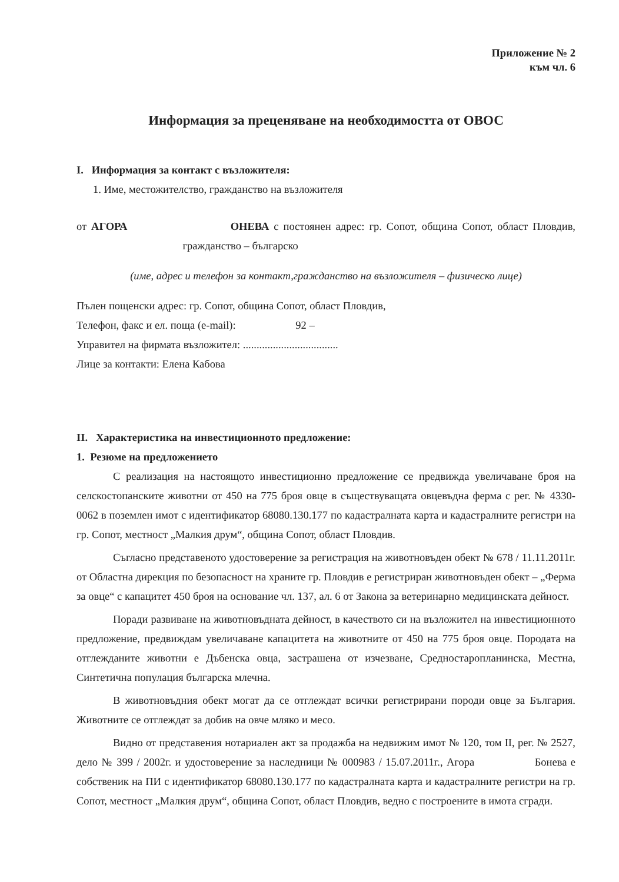Приложение № 2
към чл. 6
Информация за преценяване на необходимостта от ОВОС
I. Информация за контакт с възложителя:
1. Име, местожителство, гражданство на възложителя
от АГОРА ОНЕВА с постоянен адрес: гр. Сопот, община Сопот, област Пловдив, гражданство – българско
(име, адрес и телефон за контакт,гражданство на възложителя – физическо лице)
Пълен пощенски адрес: гр. Сопот, община Сопот, област Пловдив,
Телефон, факс и ел. поща (e-mail): 92 –
Управител на фирмата възложител: ...................................
Лице за контакти: Елена Кабова
II. Характеристика на инвестиционното предложение:
1. Резюме на предложението
С реализация на настоящото инвестиционно предложение се предвижда увеличаване броя на селскостопанските животни от 450 на 775 броя овце в съществуващата овцевъдна ферма с рег. № 4330-0062 в поземлен имот с идентификатор 68080.130.177 по кадастралната карта и кадастралните регистри на гр. Сопот, местност „Малкия друм“, община Сопот, област Пловдив.
Съгласно представеното удостоверение за регистрация на животновъден обект № 678 / 11.11.2011г. от Областна дирекция по безопасност на храните гр. Пловдив е регистриран животновъден обект – „Ферма за овце“ с капацитет 450 броя на основание чл. 137, ал. 6 от Закона за ветеринарно медицинската дейност.
Поради развиване на животновъдната дейност, в качеството си на възложител на инвестиционното предложение, предвиждам увеличаване капацитета на животните от 450 на 775 броя овце. Породата на отглежданите животни е Дъбенска овца, застрашена от изчезване, Средностаропланинска, Местна, Синтетична популация българска млечна.
В животновъдния обект могат да се отглеждат всички регистрирани породи овце за България. Животните се отглеждат за добив на овче мляко и месо.
Видно от представения нотариален акт за продажба на недвижим имот № 120, том II, рег. № 2527, дело № 399 / 2002г. и удостоверение за наследници № 000983 / 15.07.2011г., Агора Бонева е собственик на ПИ с идентификатор 68080.130.177 по кадастралната карта и кадастралните регистри на гр. Сопот, местност „Малкия друм“, община Сопот, област Пловдив, ведно с построените в имота сгради.